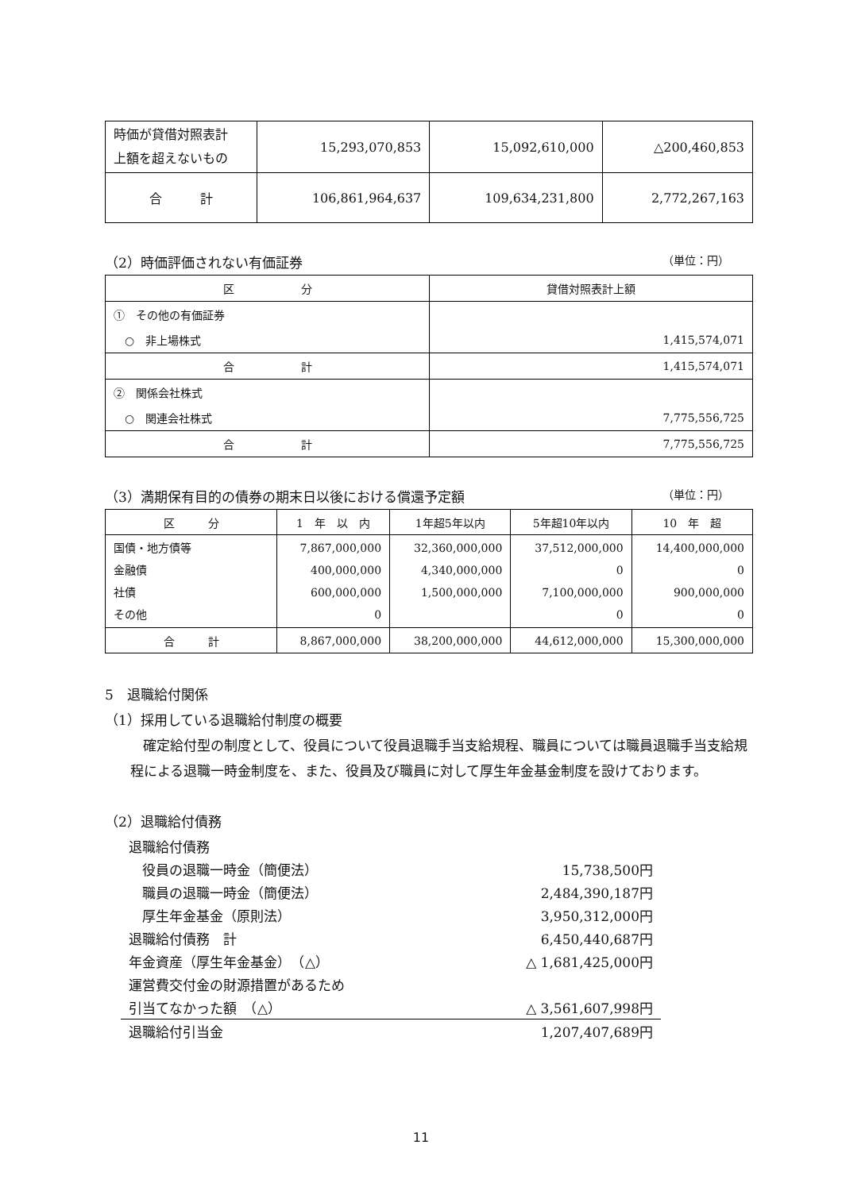| 時価が貸借対照表計 上額を超えないもの | 15,293,070,853 | 15,092,610,000 | △200,460,853 |
| 合 計 | 106,861,964,637 | 109,634,231,800 | 2,772,267,163 |
（2）時価評価されない有価証券 （単位：円）
| 区 分 | 貸借対照表計上額 |
| --- | --- |
| ① その他の有価証券 | |
| ○ 非上場株式 | 1,415,574,071 |
| 合 計 | 1,415,574,071 |
| ② 関係会社株式 | |
| ○ 関連会社株式 | 7,775,556,725 |
| 合 計 | 7,775,556,725 |
（3）満期保有目的の債券の期末日以後における償還予定額 （単位：円）
| 区 分 | 1 年 以 内 | 1年超5年以内 | 5年超10年以内 | 10 年 超 |
| --- | --- | --- | --- | --- |
| 国債・地方債等 金融債 社債 その他 | 7,867,000,000 400,000,000 600,000,000 0 | 32,360,000,000 4,340,000,000 1,500,000,000 | 37,512,000,000 0 7,100,000,000 0 | 14,400,000,000 0 900,000,000 0 |
| 合 計 | 8,867,000,000 | 38,200,000,000 | 44,612,000,000 | 15,300,000,000 |
5　退職給付関係
（1）採用している退職給付制度の概要
確定給付型の制度として、役員について役員退職手当支給規程、職員については職員退職手当支給規程による退職一時金制度を、また、役員及び職員に対して厚生年金基金制度を設けております。
（2）退職給付債務
| 退職給付債務 | |
| 役員の退職一時金（簡便法） | 15,738,500円 |
| 職員の退職一時金（簡便法） | 2,484,390,187円 |
| 厚生年金基金（原則法） | 3,950,312,000円 |
| 退職給付債務 計 | 6,450,440,687円 |
| 年金資産（厚生年金基金） （△） | △ 1,681,425,000円 |
| 運営費交付金の財源措置があるため | |
| 引当てなかった額 （△） | △ 3,561,607,998円 |
| 退職給付引当金 | 1,207,407,689円 |
11